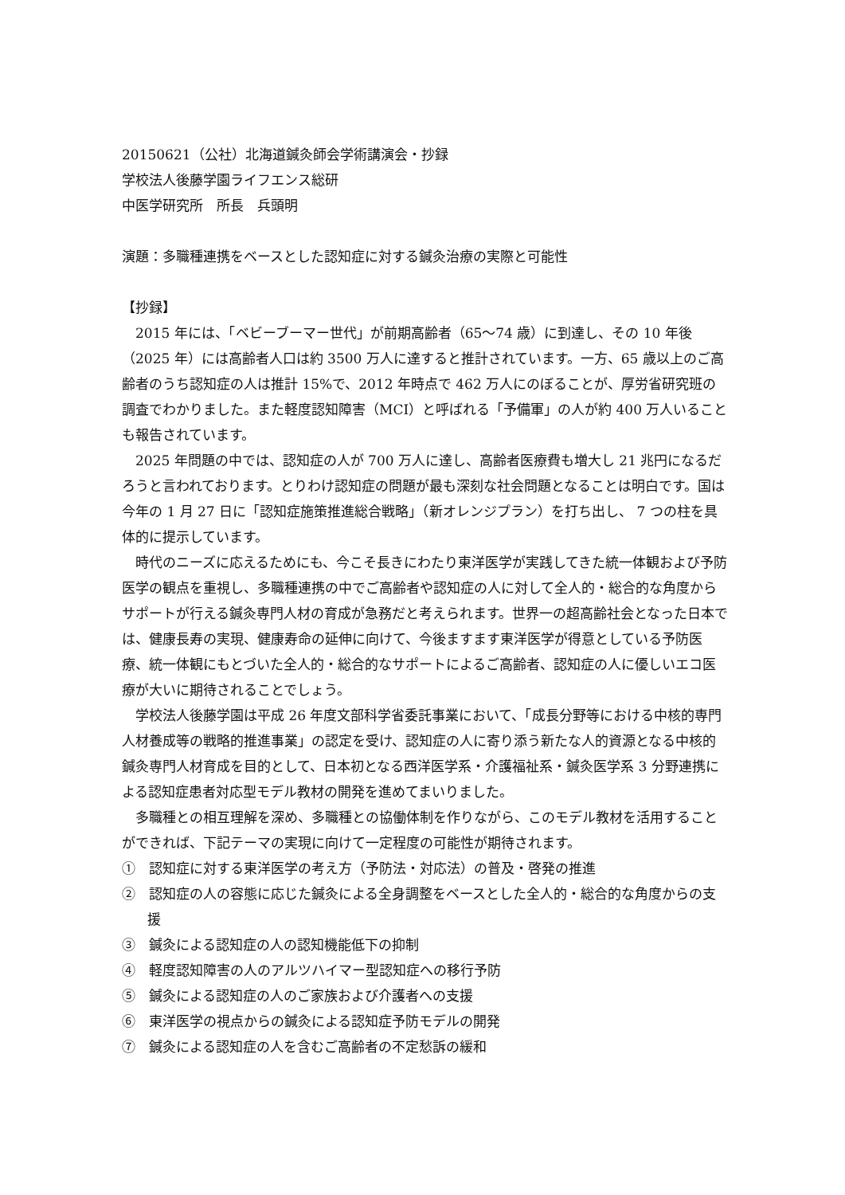20150621（公社）北海道鍼灸師会学術講演会・抄録
学校法人後藤学園ライフエンス総研
中医学研究所　所長　兵頭明
演題：多職種連携をベースとした認知症に対する鍼灸治療の実際と可能性
【抄録】
2015 年には、「ベビーブーマー世代」が前期高齢者（65～74 歳）に到達し、その 10 年後（2025 年）には高齢者人口は約 3500 万人に達すると推計されています。一方、65 歳以上のご高齢者のうち認知症の人は推計 15%で、2012 年時点で 462 万人にのぼることが、厚労省研究班の調査でわかりました。また軽度認知障害（MCI）と呼ばれる「予備軍」の人が約 400 万人いることも報告されています。
2025 年問題の中では、認知症の人が 700 万人に達し、高齢者医療費も増大し 21 兆円になるだろうと言われております。とりわけ認知症の問題が最も深刻な社会問題となることは明白です。国は今年の 1 月 27 日に「認知症施策推進総合戦略」（新オレンジプラン）を打ち出し、 7 つの柱を具体的に提示しています。
時代のニーズに応えるためにも、今こそ長きにわたり東洋医学が実践してきた統一体観および予防医学の観点を重視し、多職種連携の中でご高齢者や認知症の人に対して全人的・総合的な角度からサポートが行える鍼灸専門人材の育成が急務だと考えられます。世界一の超高齢社会となった日本では、健康長寿の実現、健康寿命の延伸に向けて、今後ますます東洋医学が得意としている予防医療、統一体観にもとづいた全人的・総合的なサポートによるご高齢者、認知症の人に優しいエコ医療が大いに期待されることでしょう。
学校法人後藤学園は平成 26 年度文部科学省委託事業において、「成長分野等における中核的専門人材養成等の戦略的推進事業」の認定を受け、認知症の人に寄り添う新たな人的資源となる中核的鍼灸専門人材育成を目的として、日本初となる西洋医学系・介護福祉系・鍼灸医学系 3 分野連携による認知症患者対応型モデル教材の開発を進めてまいりました。
多職種との相互理解を深め、多職種との協働体制を作りながら、このモデル教材を活用することができれば、下記テーマの実現に向けて一定程度の可能性が期待されます。
①　認知症に対する東洋医学の考え方（予防法・対応法）の普及・啓発の推進
②　認知症の人の容態に応じた鍼灸による全身調整をベースとした全人的・総合的な角度からの支援
③　鍼灸による認知症の人の認知機能低下の抑制
④　軽度認知障害の人のアルツハイマー型認知症への移行予防
⑤　鍼灸による認知症の人のご家族および介護者への支援
⑥　東洋医学の視点からの鍼灸による認知症予防モデルの開発
⑦　鍼灸による認知症の人を含むご高齢者の不定愁訴の緩和